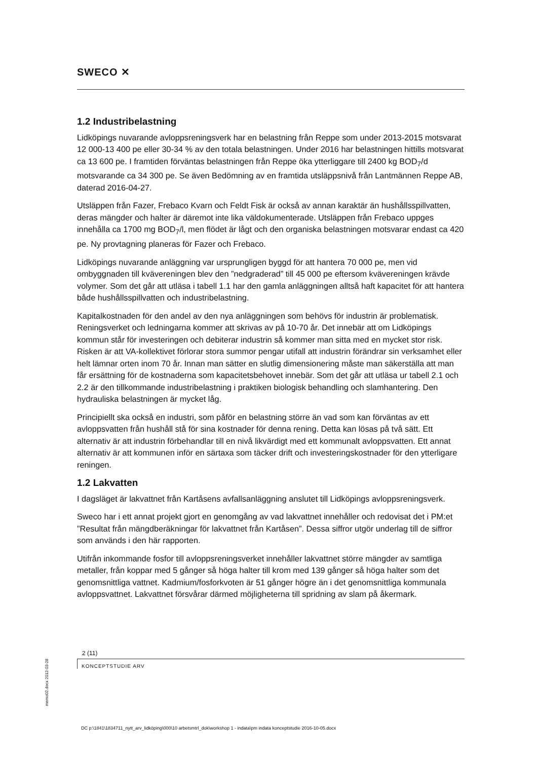SWECO ✕
1.2 Industribelastning
Lidköpings nuvarande avloppsreningsverk har en belastning från Reppe som under 2013-2015 motsvarat 12 000-13 400 pe eller 30-34 % av den totala belastningen. Under 2016 har belastningen hittills motsvarat ca 13 600 pe. I framtiden förväntas belastningen från Reppe öka ytterliggare till 2400 kg BOD<sub>7</sub>/d motsvarande ca 34 300 pe. Se även Bedömning av en framtida utsläppsnivå från Lantmännen Reppe AB, daterad 2016-04-27.
Utsläppen från Fazer, Frebaco Kvarn och Feldt Fisk är också av annan karaktär än hushållsspillvatten, deras mängder och halter är däremot inte lika väldokumenterade. Utsläppen från Frebaco uppges innehålla ca 1700 mg BOD<sub>7</sub>/l, men flödet är lågt och den organiska belastningen motsvarar endast ca 420 pe. Ny provtagning planeras för Fazer och Frebaco.
Lidköpings nuvarande anläggning var ursprungligen byggd för att hantera 70 000 pe, men vid ombyggnaden till kvävereningen blev den ”nedgraderad” till 45 000 pe eftersom kvävereningen krävde volymer. Som det går att utläsa i tabell 1.1 har den gamla anläggningen alltså haft kapacitet för att hantera både hushållsspillvatten och industribelastning.
Kapitalkostnaden för den andel av den nya anläggningen som behövs för industrin är problematisk. Reningsverket och ledningarna kommer att skrivas av på 10-70 år. Det innebär att om Lidköpings kommun står för investeringen och debiterar industrin så kommer man sitta med en mycket stor risk. Risken är att VA-kollektivet förlorar stora summor pengar utifall att industrin förändrar sin verksamhet eller helt lämnar orten inom 70 år. Innan man sätter en slutlig dimensionering måste man säkerställa att man får ersättning för de kostnaderna som kapacitetsbehovet innebär. Som det går att utläsa ur tabell 2.1 och 2.2 är den tillkommande industribelastning i praktiken biologisk behandling och slamhantering. Den hydrauliska belastningen är mycket låg.
Principiellt ska också en industri, som påför en belastning större än vad som kan förväntas av ett avloppsvatten från hushåll stå för sina kostnader för denna rening. Detta kan lösas på två sätt. Ett alternativ är att industrin förbehandlar till en nivå likvärdigt med ett kommunalt avloppsvatten. Ett annat alternativ är att kommunen inför en särtaxa som täcker drift och investeringskostnader för den ytterligare reningen.
1.2 Lakvatten
I dagsläget är lakvattnet från Kartåsens avfallsanläggning anslutet till Lidköpings avloppsreningsverk.
Sweco har i ett annat projekt gjort en genomgång av vad lakvattnet innehåller och redovisat det i PM:et ”Resultat från mängdberäkningar för lakvattnet från Kartåsen”. Dessa siffror utgör underlag till de siffror som används i den här rapporten.
Utifrån inkommande fosfor till avloppsreningsverket innehåller lakvattnet större mängder av samtliga metaller, från koppar med 5 gånger så höga halter till krom med 139 gånger så höga halter som det genomsnittliga vattnet. Kadmium/fosforkvoten är 51 gånger högre än i det genomsnittliga kommunala avloppsvattnet. Lakvattnet försvårar därmed möjligheterna till spridning av slam på åkermark.
2 (11)
KONCEPTSTUDIE ARV
memo02.docx 2012-03-28
DC p:\1841\1834711_nytt_arv_lidköping\000\10 arbetsmtrl_dok\workshop 1 - indata\pm indata konceptstudie 2016-10-05.docx